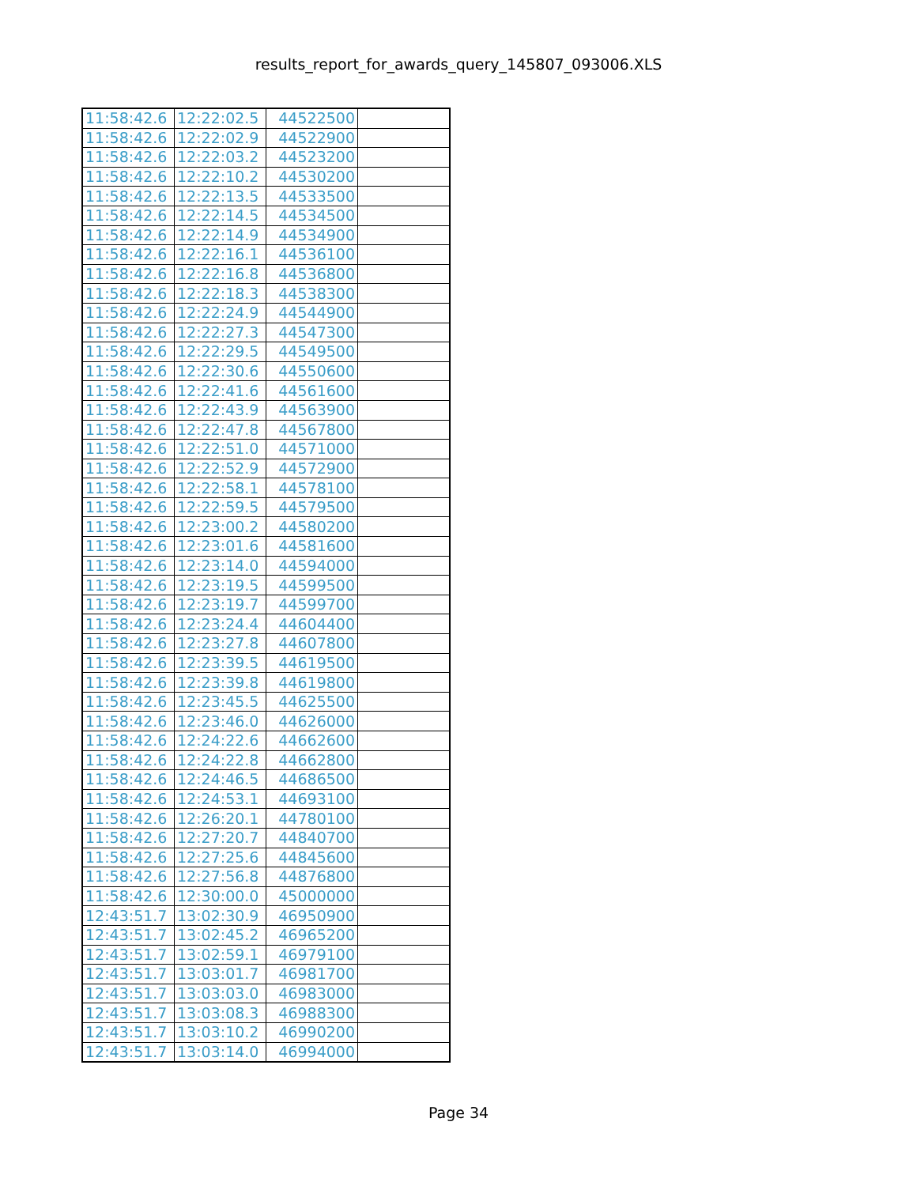results_report_for_awards_query_145807_093006.XLS
| 11:58:42.6 | 12:22:02.5 | 44522500 | |
| 11:58:42.6 | 12:22:02.9 | 44522900 | |
| 11:58:42.6 | 12:22:03.2 | 44523200 | |
| 11:58:42.6 | 12:22:10.2 | 44530200 | |
| 11:58:42.6 | 12:22:13.5 | 44533500 | |
| 11:58:42.6 | 12:22:14.5 | 44534500 | |
| 11:58:42.6 | 12:22:14.9 | 44534900 | |
| 11:58:42.6 | 12:22:16.1 | 44536100 | |
| 11:58:42.6 | 12:22:16.8 | 44536800 | |
| 11:58:42.6 | 12:22:18.3 | 44538300 | |
| 11:58:42.6 | 12:22:24.9 | 44544900 | |
| 11:58:42.6 | 12:22:27.3 | 44547300 | |
| 11:58:42.6 | 12:22:29.5 | 44549500 | |
| 11:58:42.6 | 12:22:30.6 | 44550600 | |
| 11:58:42.6 | 12:22:41.6 | 44561600 | |
| 11:58:42.6 | 12:22:43.9 | 44563900 | |
| 11:58:42.6 | 12:22:47.8 | 44567800 | |
| 11:58:42.6 | 12:22:51.0 | 44571000 | |
| 11:58:42.6 | 12:22:52.9 | 44572900 | |
| 11:58:42.6 | 12:22:58.1 | 44578100 | |
| 11:58:42.6 | 12:22:59.5 | 44579500 | |
| 11:58:42.6 | 12:23:00.2 | 44580200 | |
| 11:58:42.6 | 12:23:01.6 | 44581600 | |
| 11:58:42.6 | 12:23:14.0 | 44594000 | |
| 11:58:42.6 | 12:23:19.5 | 44599500 | |
| 11:58:42.6 | 12:23:19.7 | 44599700 | |
| 11:58:42.6 | 12:23:24.4 | 44604400 | |
| 11:58:42.6 | 12:23:27.8 | 44607800 | |
| 11:58:42.6 | 12:23:39.5 | 44619500 | |
| 11:58:42.6 | 12:23:39.8 | 44619800 | |
| 11:58:42.6 | 12:23:45.5 | 44625500 | |
| 11:58:42.6 | 12:23:46.0 | 44626000 | |
| 11:58:42.6 | 12:24:22.6 | 44662600 | |
| 11:58:42.6 | 12:24:22.8 | 44662800 | |
| 11:58:42.6 | 12:24:46.5 | 44686500 | |
| 11:58:42.6 | 12:24:53.1 | 44693100 | |
| 11:58:42.6 | 12:26:20.1 | 44780100 | |
| 11:58:42.6 | 12:27:20.7 | 44840700 | |
| 11:58:42.6 | 12:27:25.6 | 44845600 | |
| 11:58:42.6 | 12:27:56.8 | 44876800 | |
| 11:58:42.6 | 12:30:00.0 | 45000000 | |
| 12:43:51.7 | 13:02:30.9 | 46950900 | |
| 12:43:51.7 | 13:02:45.2 | 46965200 | |
| 12:43:51.7 | 13:02:59.1 | 46979100 | |
| 12:43:51.7 | 13:03:01.7 | 46981700 | |
| 12:43:51.7 | 13:03:03.0 | 46983000 | |
| 12:43:51.7 | 13:03:08.3 | 46988300 | |
| 12:43:51.7 | 13:03:10.2 | 46990200 | |
| 12:43:51.7 | 13:03:14.0 | 46994000 | |
Page 34